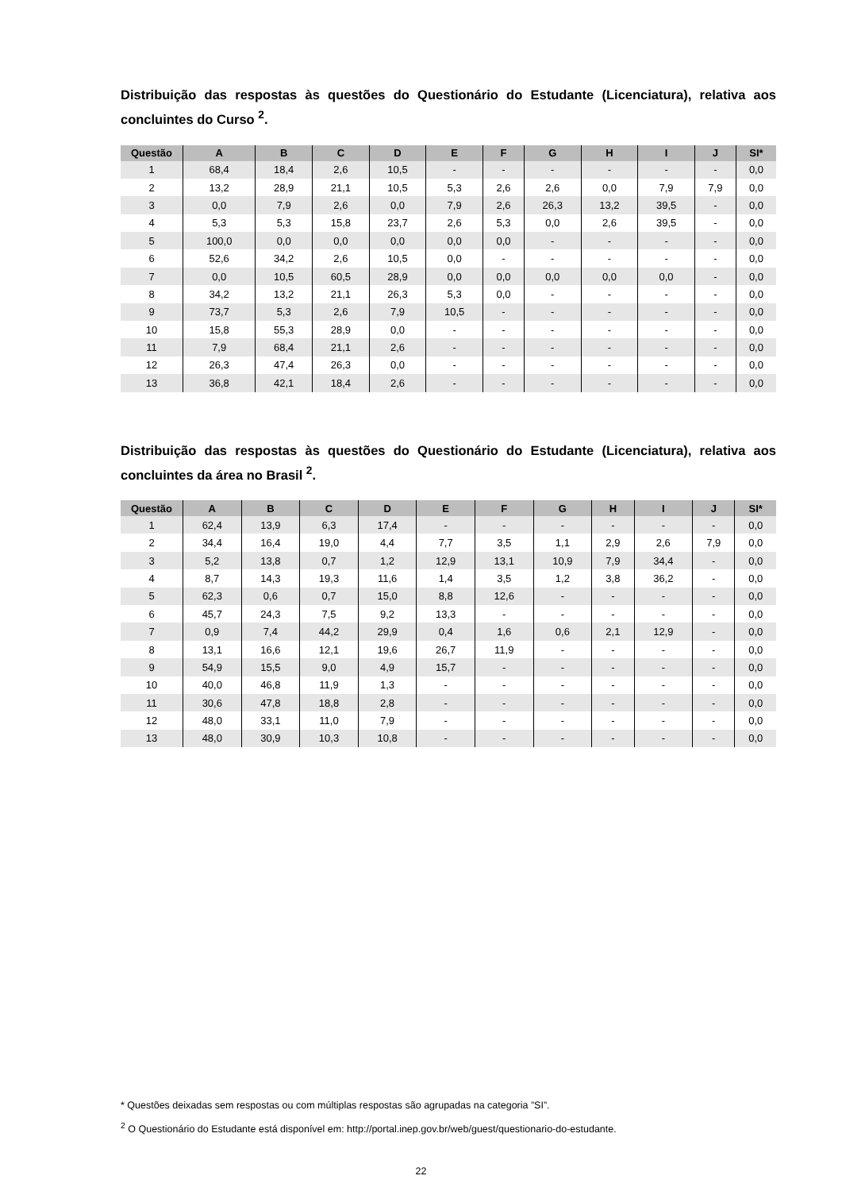Distribuição das respostas às questões do Questionário do Estudante (Licenciatura), relativa aos concluintes do Curso <sup>2</sup>.
| Questão | A | B | C | D | E | F | G | H | I | J | SI* |
| --- | --- | --- | --- | --- | --- | --- | --- | --- | --- | --- | --- |
| 1 | 68,4 | 18,4 | 2,6 | 10,5 | - | - | - | - | - | - | 0,0 |
| 2 | 13,2 | 28,9 | 21,1 | 10,5 | 5,3 | 2,6 | 2,6 | 0,0 | 7,9 | 7,9 | 0,0 |
| 3 | 0,0 | 7,9 | 2,6 | 0,0 | 7,9 | 2,6 | 26,3 | 13,2 | 39,5 | - | 0,0 |
| 4 | 5,3 | 5,3 | 15,8 | 23,7 | 2,6 | 5,3 | 0,0 | 2,6 | 39,5 | - | 0,0 |
| 5 | 100,0 | 0,0 | 0,0 | 0,0 | 0,0 | 0,0 | - | - | - | - | 0,0 |
| 6 | 52,6 | 34,2 | 2,6 | 10,5 | 0,0 | - | - | - | - | - | 0,0 |
| 7 | 0,0 | 10,5 | 60,5 | 28,9 | 0,0 | 0,0 | 0,0 | 0,0 | 0,0 | - | 0,0 |
| 8 | 34,2 | 13,2 | 21,1 | 26,3 | 5,3 | 0,0 | - | - | - | - | 0,0 |
| 9 | 73,7 | 5,3 | 2,6 | 7,9 | 10,5 | - | - | - | - | - | 0,0 |
| 10 | 15,8 | 55,3 | 28,9 | 0,0 | - | - | - | - | - | - | 0,0 |
| 11 | 7,9 | 68,4 | 21,1 | 2,6 | - | - | - | - | - | - | 0,0 |
| 12 | 26,3 | 47,4 | 26,3 | 0,0 | - | - | - | - | - | - | 0,0 |
| 13 | 36,8 | 42,1 | 18,4 | 2,6 | - | - | - | - | - | - | 0,0 |
Distribuição das respostas às questões do Questionário do Estudante (Licenciatura), relativa aos concluintes da área no Brasil <sup>2</sup>.
| Questão | A | B | C | D | E | F | G | H | I | J | SI* |
| --- | --- | --- | --- | --- | --- | --- | --- | --- | --- | --- | --- |
| 1 | 62,4 | 13,9 | 6,3 | 17,4 | - | - | - | - | - | - | 0,0 |
| 2 | 34,4 | 16,4 | 19,0 | 4,4 | 7,7 | 3,5 | 1,1 | 2,9 | 2,6 | 7,9 | 0,0 |
| 3 | 5,2 | 13,8 | 0,7 | 1,2 | 12,9 | 13,1 | 10,9 | 7,9 | 34,4 | - | 0,0 |
| 4 | 8,7 | 14,3 | 19,3 | 11,6 | 1,4 | 3,5 | 1,2 | 3,8 | 36,2 | - | 0,0 |
| 5 | 62,3 | 0,6 | 0,7 | 15,0 | 8,8 | 12,6 | - | - | - | - | 0,0 |
| 6 | 45,7 | 24,3 | 7,5 | 9,2 | 13,3 | - | - | - | - | - | 0,0 |
| 7 | 0,9 | 7,4 | 44,2 | 29,9 | 0,4 | 1,6 | 0,6 | 2,1 | 12,9 | - | 0,0 |
| 8 | 13,1 | 16,6 | 12,1 | 19,6 | 26,7 | 11,9 | - | - | - | - | 0,0 |
| 9 | 54,9 | 15,5 | 9,0 | 4,9 | 15,7 | - | - | - | - | - | 0,0 |
| 10 | 40,0 | 46,8 | 11,9 | 1,3 | - | - | - | - | - | - | 0,0 |
| 11 | 30,6 | 47,8 | 18,8 | 2,8 | - | - | - | - | - | - | 0,0 |
| 12 | 48,0 | 33,1 | 11,0 | 7,9 | - | - | - | - | - | - | 0,0 |
| 13 | 48,0 | 30,9 | 10,3 | 10,8 | - | - | - | - | - | - | 0,0 |
* Questões deixadas sem respostas ou com múltiplas respostas são agrupadas na categoria ”SI”.
<sup>2</sup> O Questionário do Estudante está disponível em: http://portal.inep.gov.br/web/guest/questionario-do-estudante.
22